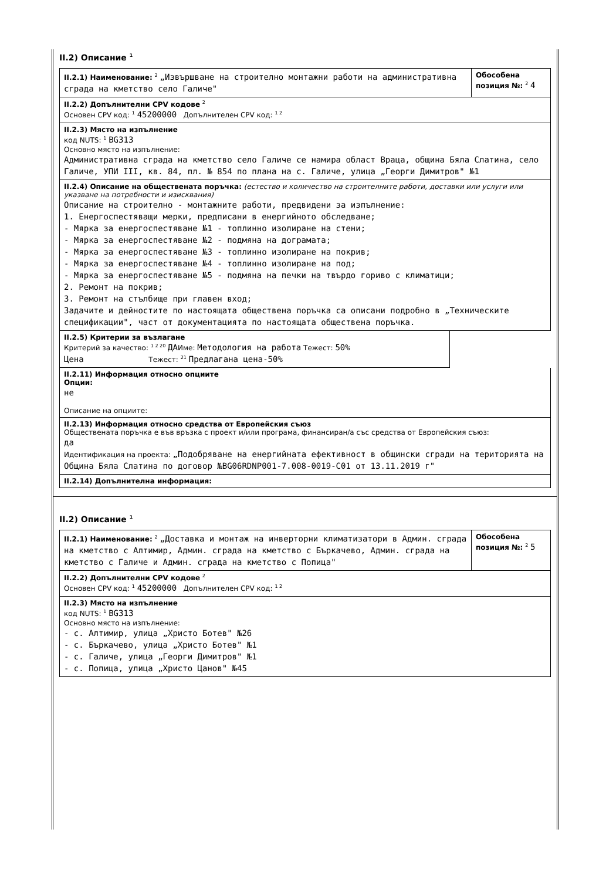II.2) Описание <sup>1</sup>
II.2.1) Наименование: <sup>2</sup> „Извършване на строително монтажни работи на административна сграда на кметство село Галиче"
Обособена позиция №: <sup>2</sup> 4
II.2.2) Допълнителни CPV кодове <sup>2</sup>
Основен CPV код: <sup>1</sup> 45200000 Допълнителен CPV код: <sup>1 2</sup>
II.2.3) Място на изпълнение
код NUTS: <sup>1</sup> BG313
Основно място на изпълнение:
Административна сграда на кметство село Галиче се намира област Враца, община Бяла Слатина, село Галиче, УПИ III, кв. 84, пл. № 854 по плана на с. Галиче, улица „Георги Димитров" №1
II.2.4) Описание на обществената поръчка: (естество и количество на строителните работи, доставки или услуги или указване на потребности и изисквания)
Описание на строително - монтажните работи, предвидени за изпълнение:
1. Енергоспестяващи мерки, предписани в енергийното обследване;
- Мярка за енергоспестяване №1 - топлинно изолиране на стени;
- Мярка за енергоспестяване №2 - подмяна на дограмата;
- Мярка за енергоспестяване №3 - топлинно изолиране на покрив;
- Мярка за енергоспестяване №4 - топлинно изолиране на под;
- Мярка за енергоспестяване №5 - подмяна на печки на твърдо гориво с климатици;
2. Ремонт на покрив;
3. Ремонт на стълбище при главен вход;
Задачите и дейностите по настоящата обществена поръчка са описани подробно в „Техническите спецификации", част от документацията по настоящата обществена поръчка.
II.2.5) Критерии за възлагане
Критерий за качество: <sup>1 2 20</sup> ДАИме: Методология на работа Тежест: 50%
Цена Тежест: <sup>21</sup> Предлагана цена-50%
II.2.11) Информация относно опциите
Опции:
не
Описание на опциите:
II.2.13) Информация относно средства от Европейския съюз
Обществената поръчка е във връзка с проект и/или програма, финансиран/а със средства от Европейския съюз:
да
Идентификация на проекта: „Подобряване на енергийната ефективност в общински сгради на територията на Община Бяла Слатина по договор №BG06RDNP001-7.008-0019-C01 от 13.11.2019 г"
II.2.14) Допълнителна информация:
II.2) Описание <sup>1</sup>
II.2.1) Наименование: <sup>2</sup> „Доставка и монтаж на инверторни климатизатори в Админ. сграда на кметство с Алтимир, Админ. сграда на кметство с Бъркачево, Админ. сграда на кметство с Галиче и Админ. сграда на кметство с Попица"
Обособена позиция №: <sup>2</sup> 5
II.2.2) Допълнителни CPV кодове <sup>2</sup>
Основен CPV код: <sup>1</sup> 45200000 Допълнителен CPV код: <sup>1 2</sup>
II.2.3) Място на изпълнение
код NUTS: <sup>1</sup> BG313
Основно място на изпълнение:
- с. Алтимир, улица „Христо Ботев" №26
- с. Бъркачево, улица „Христо Ботев" №1
- с. Галиче, улица „Георги Димитров" №1
- с. Попица, улица „Христо Цанов" №45